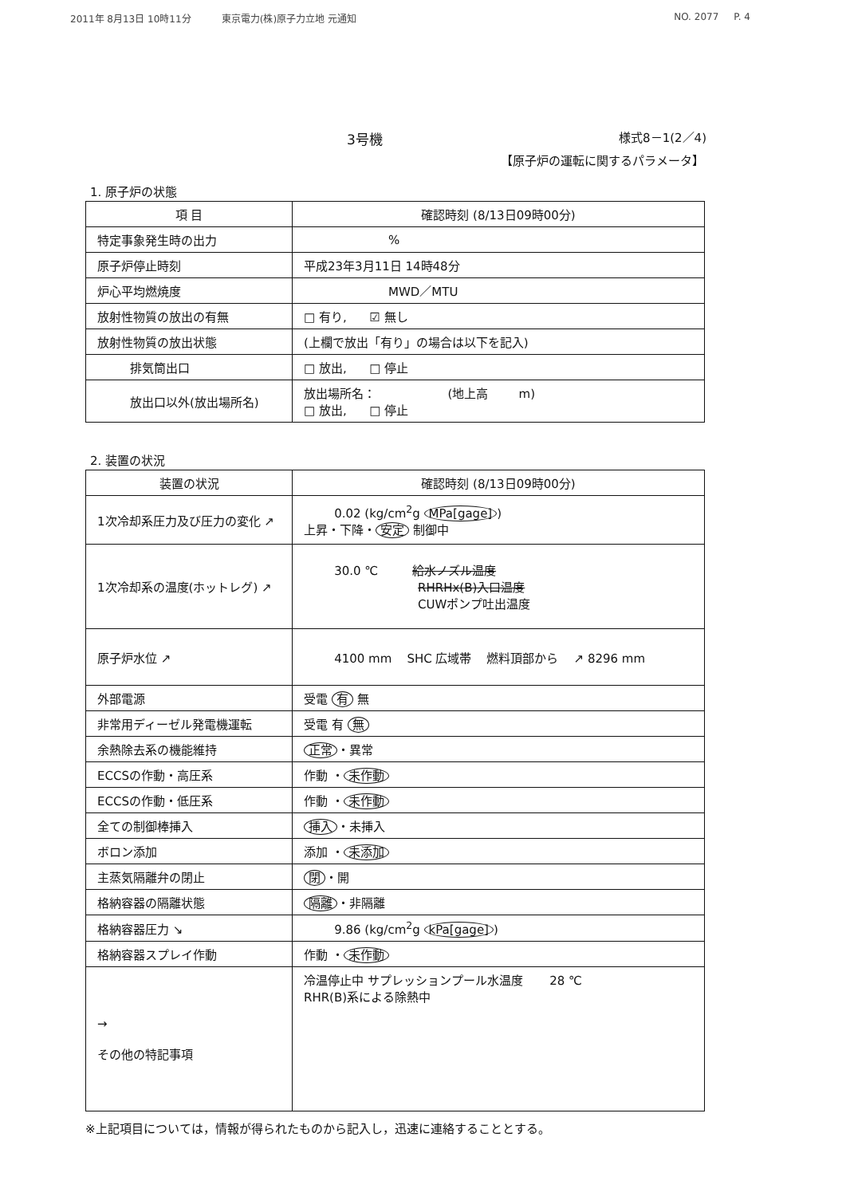2011年 8月13日 10時11分 東京電力(株)原子力立地 元通知 NO. 2077 P. 4
3号機 様式8－1(2／4)
【原子炉の運転に関するパラメータ】
1. 原子炉の状態
| 項 目 | 確認時刻 (8/13日09時00分) |
| --- | --- |
| 特定事象発生時の出力 | % |
| 原子炉停止時刻 | 平成23年3月11日 14時48分 |
| 炉心平均燃焼度 | MWD／MTU |
| 放射性物質の放出の有無 | □ 有り, ☑ 無し |
| 放射性物質の放出状態 | (上欄で放出「有り」の場合は以下を記入) |
| 排気筒出口 | □ 放出, □ 停止 |
| 放出口以外(放出場所名) | 放出場所名： (地上高 m) □ 放出, □ 停止 |
2. 装置の状況
| 装置の状況 | 確認時刻 (8/13日09時00分) |
| --- | --- |
| 1次冷却系圧力及び圧力の変化 ↗ | 0.02 (kg/cm<sup>2</sup>g MPa[gage] ) 上昇・下降・ 安定 制御中 |
| 1次冷却系の温度(ホットレグ) ↗ | 30.0 ℃ 給水ノズル温度 RHRHx(B)入口温度 CUWポンプ吐出温度 |
| 原子炉水位 ↗ | 4100 mm SHC 広域帯 燃料頂部から ↗ 8296 mm |
| 外部電源 | 受電 有 無 |
| 非常用ディーゼル発電機運転 | 受電 有 無 |
| 余熱除去系の機能維持 | 正常 ・異常 |
| ECCSの作動・高圧系 | 作動 ・ 未作動 |
| ECCSの作動・低圧系 | 作動 ・ 未作動 |
| 全ての制御棒挿入 | 挿入 ・未挿入 |
| ボロン添加 | 添加 ・ 未添加 |
| 主蒸気隔離弁の閉止 | 閉 ・開 |
| 格納容器の隔離状態 | 隔離 ・非隔離 |
| 格納容器圧力 ↘ | 9.86 (kg/cm<sup>2</sup>g kPa[gage] ) |
| 格納容器スプレイ作動 | 作動 ・ 未作動 |
| → その他の特記事項 | 冷温停止中 サプレッションプール水温度 28 ℃ RHR(B)系による除熱中 |
※上記項目については，情報が得られたものから記入し，迅速に連絡することとする。